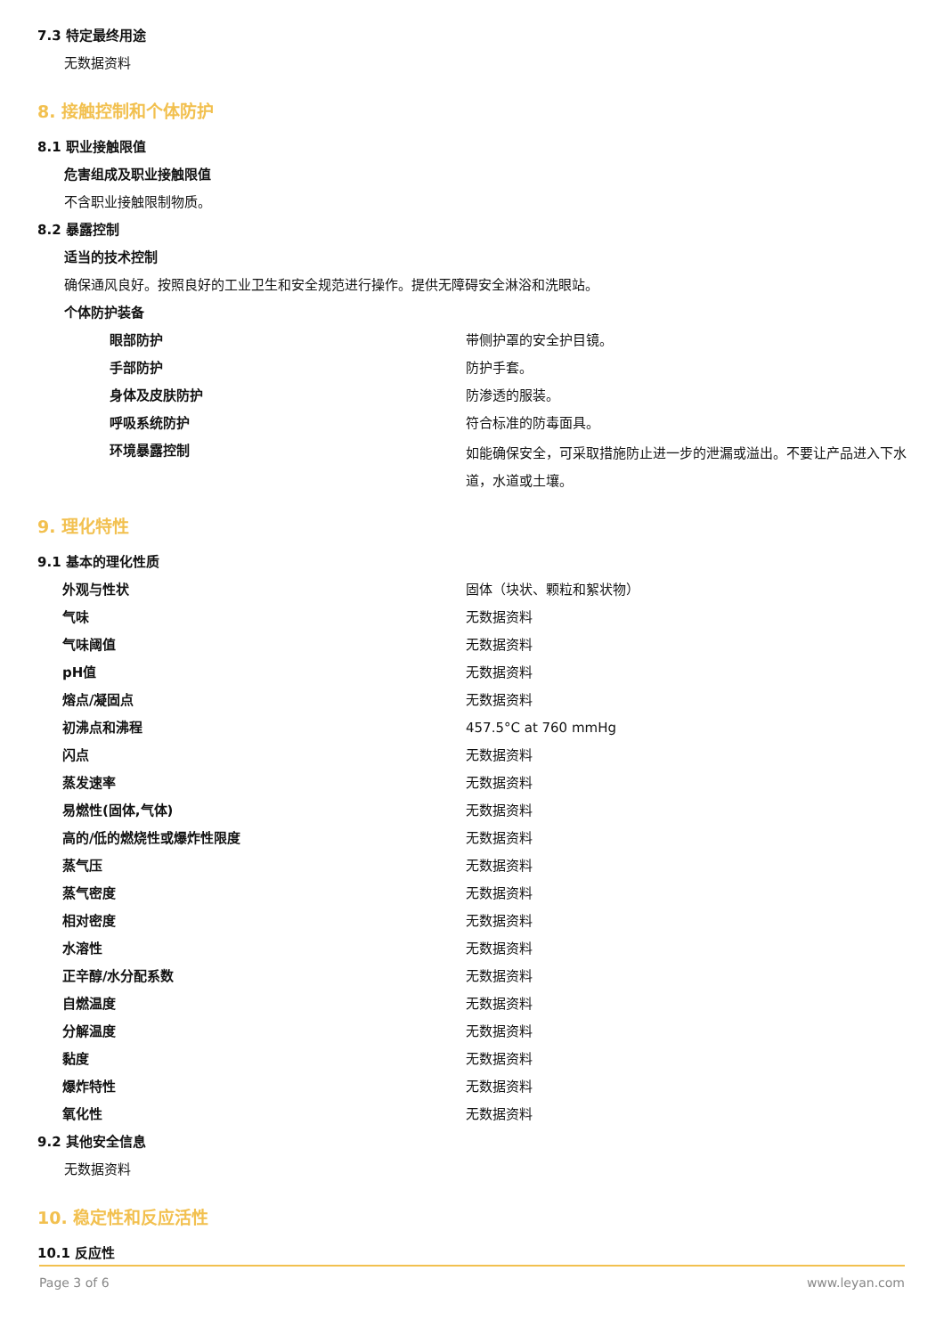7.3 特定最终用途
无数据资料
8. 接触控制和个体防护
8.1 职业接触限值
危害组成及职业接触限值
不含职业接触限制物质。
8.2 暴露控制
适当的技术控制
确保通风良好。按照良好的工业卫生和安全规范进行操作。提供无障碍安全淋浴和洗眼站。
个体防护装备
| 眼部防护 | 带侧护罩的安全护目镜。 |
| 手部防护 | 防护手套。 |
| 身体及皮肤防护 | 防渗透的服装。 |
| 呼吸系统防护 | 符合标准的防毒面具。 |
| 环境暴露控制 | 如能确保安全，可采取措施防止进一步的泄漏或溢出。不要让产品进入下水道，水道或土壤。 |
9. 理化特性
9.1 基本的理化性质
| 外观与性状 | 固体（块状、颗粒和絮状物） |
| 气味 | 无数据资料 |
| 气味阈值 | 无数据资料 |
| pH值 | 无数据资料 |
| 熔点/凝固点 | 无数据资料 |
| 初沸点和沸程 | 457.5°C at 760 mmHg |
| 闪点 | 无数据资料 |
| 蒸发速率 | 无数据资料 |
| 易燃性(固体,气体) | 无数据资料 |
| 高的/低的燃烧性或爆炸性限度 | 无数据资料 |
| 蒸气压 | 无数据资料 |
| 蒸气密度 | 无数据资料 |
| 相对密度 | 无数据资料 |
| 水溶性 | 无数据资料 |
| 正辛醇/水分配系数 | 无数据资料 |
| 自燃温度 | 无数据资料 |
| 分解温度 | 无数据资料 |
| 黏度 | 无数据资料 |
| 爆炸特性 | 无数据资料 |
| 氧化性 | 无数据资料 |
9.2 其他安全信息
无数据资料
10. 稳定性和反应活性
10.1 反应性
Page 3 of 6 www.leyan.com